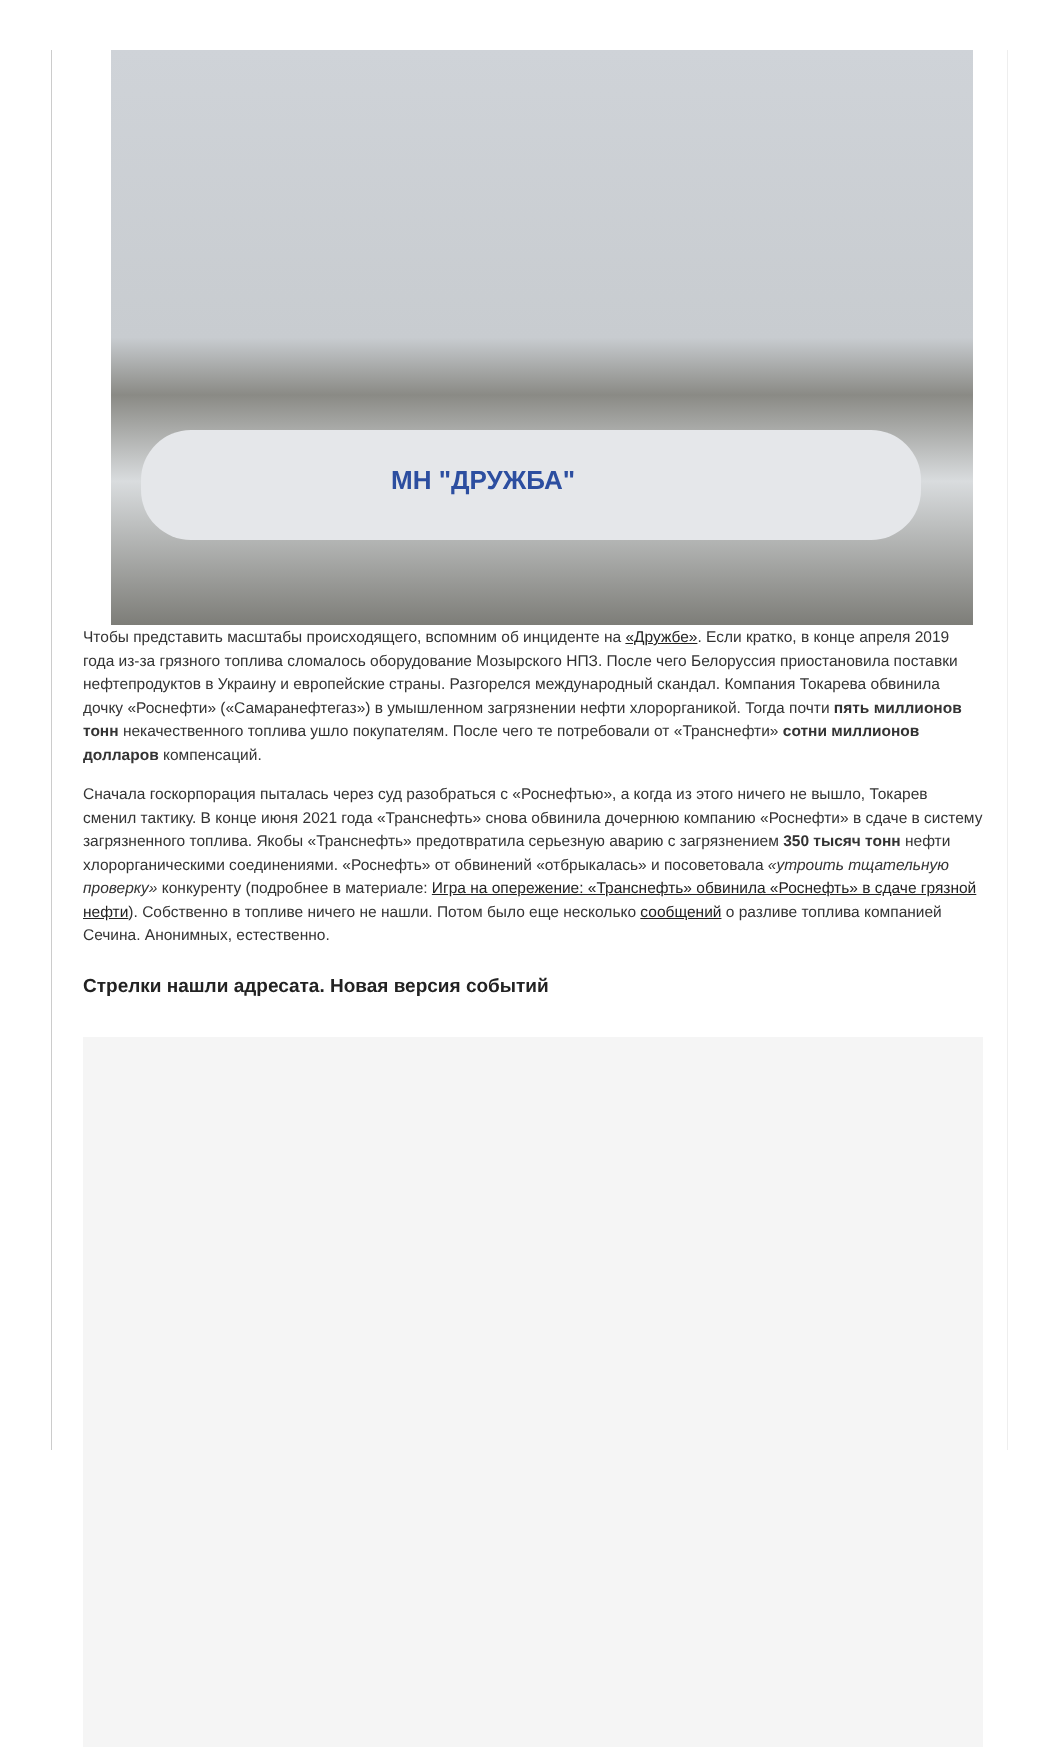МН "ДРУЖБА"
Чтобы представить масштабы происходящего, вспомним об инциденте на «Дружбе». Если кратко, в конце апреля 2019 года из-за грязного топлива сломалось оборудование Мозырского НПЗ. После чего Белоруссия приостановила поставки нефтепродуктов в Украину и европейские страны. Разгорелся международный скандал. Компания Токарева обвинила дочку «Роснефти» («Самаранефтегаз») в умышленном загрязнении нефти хлорорганикой. Тогда почти пять миллионов тонн некачественного топлива ушло покупателям. После чего те потребовали от «Транснефти» сотни миллионов долларов компенсаций.
Сначала госкорпорация пыталась через суд разобраться с «Роснефтью», а когда из этого ничего не вышло, Токарев сменил тактику. В конце июня 2021 года «Транснефть» снова обвинила дочернюю компанию «Роснефти» в сдаче в систему загрязненного топлива. Якобы «Транснефть» предотвратила серьезную аварию с загрязнением 350 тысяч тонн нефти хлорорганическими соединениями. «Роснефть» от обвинений «отбрыкалась» и посоветовала «утроить тщательную проверку» конкуренту (подробнее в материале: Игра на опережение: «Транснефть» обвинила «Роснефть» в сдаче грязной нефти). Собственно в топливе ничего не нашли. Потом было еще несколько сообщений о разливе топлива компанией Сечина. Анонимных, естественно.
Стрелки нашли адресата. Новая версия событий